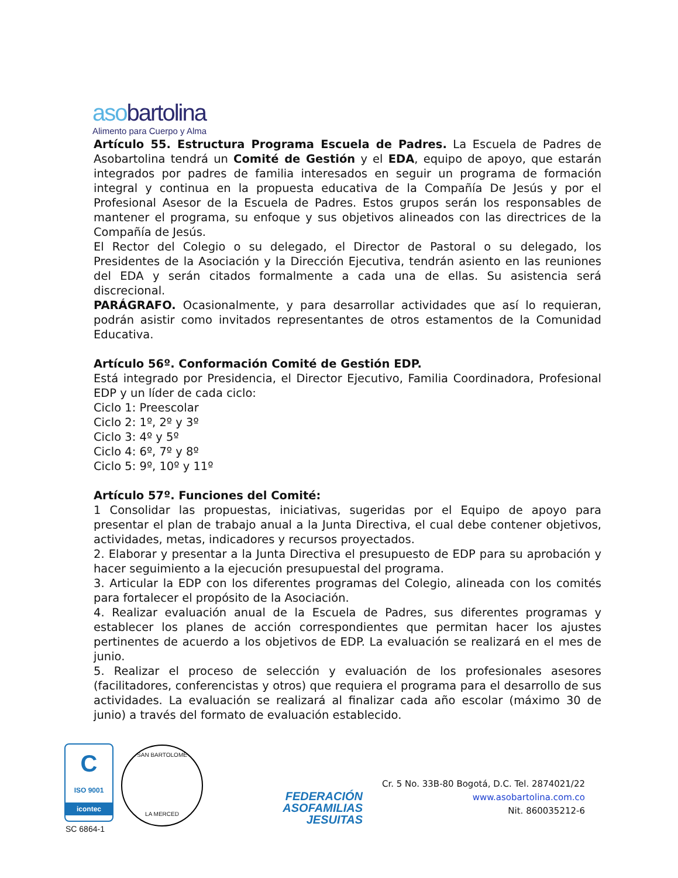asobartolina
Alimento para Cuerpo y Alma
Artículo 55. Estructura Programa Escuela de Padres. La Escuela de Padres de Asobartolina tendrá un Comité de Gestión y el EDA, equipo de apoyo, que estarán integrados por padres de familia interesados en seguir un programa de formación integral y continua en la propuesta educativa de la Compañía De Jesús y por el Profesional Asesor de la Escuela de Padres. Estos grupos serán los responsables de mantener el programa, su enfoque y sus objetivos alineados con las directrices de la Compañía de Jesús.
El Rector del Colegio o su delegado, el Director de Pastoral o su delegado, los Presidentes de la Asociación y la Dirección Ejecutiva, tendrán asiento en las reuniones del EDA y serán citados formalmente a cada una de ellas. Su asistencia será discrecional.
PARÁGRAFO. Ocasionalmente, y para desarrollar actividades que así lo requieran, podrán asistir como invitados representantes de otros estamentos de la Comunidad Educativa.
Artículo 56º. Conformación Comité de Gestión EDP.
Está integrado por Presidencia, el Director Ejecutivo, Familia Coordinadora, Profesional EDP y un líder de cada ciclo:
Ciclo 1: Preescolar
Ciclo 2: 1º, 2º y 3º
Ciclo 3: 4º y 5º
Ciclo 4: 6º, 7º y 8º
Ciclo 5: 9º, 10º y 11º
Artículo 57º. Funciones del Comité:
1 Consolidar las propuestas, iniciativas, sugeridas por el Equipo de apoyo para presentar el plan de trabajo anual a la Junta Directiva, el cual debe contener objetivos, actividades, metas, indicadores y recursos proyectados.
2. Elaborar y presentar a la Junta Directiva el presupuesto de EDP para su aprobación y hacer seguimiento a la ejecución presupuestal del programa.
3. Articular la EDP con los diferentes programas del Colegio, alineada con los comités para fortalecer el propósito de la Asociación.
4. Realizar evaluación anual de la Escuela de Padres, sus diferentes programas y establecer los planes de acción correspondientes que permitan hacer los ajustes pertinentes de acuerdo a los objetivos de EDP. La evaluación se realizará en el mes de junio.
5. Realizar el proceso de selección y evaluación de los profesionales asesores (facilitadores, conferencistas y otros) que requiera el programa para el desarrollo de sus actividades. La evaluación se realizará al finalizar cada año escolar (máximo 30 de junio) a través del formato de evaluación establecido.
C
ISO 9001
icontec
SC 6864-1
SAN BARTOLOME
LA MERCED
FEDERACIÓN
ASOFAMILIAS
JESUITAS
Cr. 5 No. 33B-80 Bogotá, D.C. Tel. 2874021/22
www.asobartolina.com.co
Nit. 860035212-6